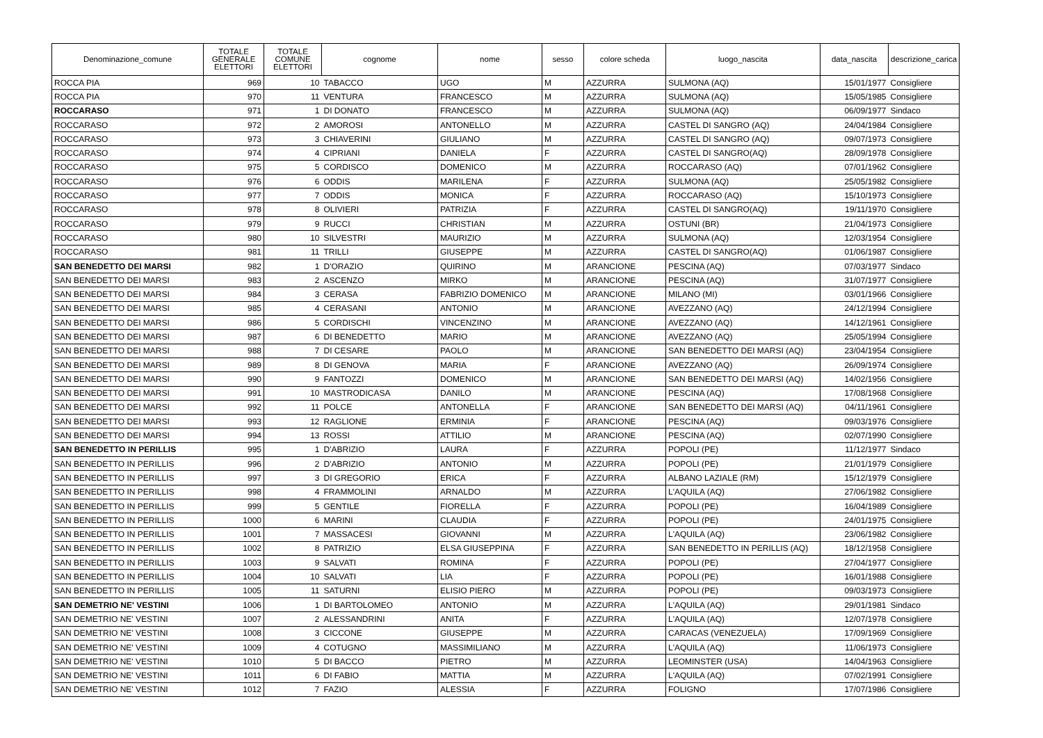| Denominazione_comune | TOTALE GENERALE ELETTORI | TOTALE COMUNE ELETTORI | cognome | nome | sesso | colore scheda | luogo_nascita | data_nascita | descrizione_carica |
| --- | --- | --- | --- | --- | --- | --- | --- | --- | --- |
| ROCCA PIA | 969 | 10 | TABACCO | UGO | M | AZZURRA | SULMONA (AQ) | 15/01/1977 | Consigliere |
| ROCCA PIA | 970 | 11 | VENTURA | FRANCESCO | M | AZZURRA | SULMONA (AQ) | 15/05/1985 | Consigliere |
| ROCCARASO | 971 | 1 | DI DONATO | FRANCESCO | M | AZZURRA | SULMONA (AQ) | 06/09/1977 | Sindaco |
| ROCCARASO | 972 | 2 | AMOROSI | ANTONELLO | M | AZZURRA | CASTEL DI SANGRO (AQ) | 24/04/1984 | Consigliere |
| ROCCARASO | 973 | 3 | CHIAVERINI | GIULIANO | M | AZZURRA | CASTEL DI SANGRO (AQ) | 09/07/1973 | Consigliere |
| ROCCARASO | 974 | 4 | CIPRIANI | DANIELA | F | AZZURRA | CASTEL DI SANGRO(AQ) | 28/09/1978 | Consigliere |
| ROCCARASO | 975 | 5 | CORDISCO | DOMENICO | M | AZZURRA | ROCCARASO (AQ) | 07/01/1962 | Consigliere |
| ROCCARASO | 976 | 6 | ODDIS | MARILENA | F | AZZURRA | SULMONA (AQ) | 25/05/1982 | Consigliere |
| ROCCARASO | 977 | 7 | ODDIS | MONICA | F | AZZURRA | ROCCARASO (AQ) | 15/10/1973 | Consigliere |
| ROCCARASO | 978 | 8 | OLIVIERI | PATRIZIA | F | AZZURRA | CASTEL DI SANGRO(AQ) | 19/11/1970 | Consigliere |
| ROCCARASO | 979 | 9 | RUCCI | CHRISTIAN | M | AZZURRA | OSTUNI (BR) | 21/04/1973 | Consigliere |
| ROCCARASO | 980 | 10 | SILVESTRI | MAURIZIO | M | AZZURRA | SULMONA (AQ) | 12/03/1954 | Consigliere |
| ROCCARASO | 981 | 11 | TRILLI | GIUSEPPE | M | AZZURRA | CASTEL DI SANGRO(AQ) | 01/06/1987 | Consigliere |
| SAN BENEDETTO DEI MARSI | 982 | 1 | D'ORAZIO | QUIRINO | M | ARANCIONE | PESCINA (AQ) | 07/03/1977 | Sindaco |
| SAN BENEDETTO DEI MARSI | 983 | 2 | ASCENZO | MIRKO | M | ARANCIONE | PESCINA (AQ) | 31/07/1977 | Consigliere |
| SAN BENEDETTO DEI MARSI | 984 | 3 | CERASA | FABRIZIO DOMENICO | M | ARANCIONE | MILANO (MI) | 03/01/1966 | Consigliere |
| SAN BENEDETTO DEI MARSI | 985 | 4 | CERASANI | ANTONIO | M | ARANCIONE | AVEZZANO (AQ) | 24/12/1994 | Consigliere |
| SAN BENEDETTO DEI MARSI | 986 | 5 | CORDISCHI | VINCENZINO | M | ARANCIONE | AVEZZANO (AQ) | 14/12/1961 | Consigliere |
| SAN BENEDETTO DEI MARSI | 987 | 6 | DI BENEDETTO | MARIO | M | ARANCIONE | AVEZZANO (AQ) | 25/05/1994 | Consigliere |
| SAN BENEDETTO DEI MARSI | 988 | 7 | DI CESARE | PAOLO | M | ARANCIONE | SAN BENEDETTO DEI MARSI (AQ) | 23/04/1954 | Consigliere |
| SAN BENEDETTO DEI MARSI | 989 | 8 | DI GENOVA | MARIA | F | ARANCIONE | AVEZZANO (AQ) | 26/09/1974 | Consigliere |
| SAN BENEDETTO DEI MARSI | 990 | 9 | FANTOZZI | DOMENICO | M | ARANCIONE | SAN BENEDETTO DEI MARSI (AQ) | 14/02/1956 | Consigliere |
| SAN BENEDETTO DEI MARSI | 991 | 10 | MASTRODICASA | DANILO | M | ARANCIONE | PESCINA (AQ) | 17/08/1968 | Consigliere |
| SAN BENEDETTO DEI MARSI | 992 | 11 | POLCE | ANTONELLA | F | ARANCIONE | SAN BENEDETTO DEI MARSI (AQ) | 04/11/1961 | Consigliere |
| SAN BENEDETTO DEI MARSI | 993 | 12 | RAGLIONE | ERMINIA | F | ARANCIONE | PESCINA (AQ) | 09/03/1976 | Consigliere |
| SAN BENEDETTO DEI MARSI | 994 | 13 | ROSSI | ATTILIO | M | ARANCIONE | PESCINA (AQ) | 02/07/1990 | Consigliere |
| SAN BENEDETTO IN PERILLIS | 995 | 1 | D'ABRIZIO | LAURA | F | AZZURRA | POPOLI (PE) | 11/12/1977 | Sindaco |
| SAN BENEDETTO IN PERILLIS | 996 | 2 | D'ABRIZIO | ANTONIO | M | AZZURRA | POPOLI (PE) | 21/01/1979 | Consigliere |
| SAN BENEDETTO IN PERILLIS | 997 | 3 | DI GREGORIO | ERICA | F | AZZURRA | ALBANO LAZIALE (RM) | 15/12/1979 | Consigliere |
| SAN BENEDETTO IN PERILLIS | 998 | 4 | FRAMMOLINI | ARNALDO | M | AZZURRA | L'AQUILA (AQ) | 27/06/1982 | Consigliere |
| SAN BENEDETTO IN PERILLIS | 999 | 5 | GENTILE | FIORELLA | F | AZZURRA | POPOLI (PE) | 16/04/1989 | Consigliere |
| SAN BENEDETTO IN PERILLIS | 1000 | 6 | MARINI | CLAUDIA | F | AZZURRA | POPOLI (PE) | 24/01/1975 | Consigliere |
| SAN BENEDETTO IN PERILLIS | 1001 | 7 | MASSACESI | GIOVANNI | M | AZZURRA | L'AQUILA (AQ) | 23/06/1982 | Consigliere |
| SAN BENEDETTO IN PERILLIS | 1002 | 8 | PATRIZIO | ELSA GIUSEPPINA | F | AZZURRA | SAN BENEDETTO IN PERILLIS (AQ) | 18/12/1958 | Consigliere |
| SAN BENEDETTO IN PERILLIS | 1003 | 9 | SALVATI | ROMINA | F | AZZURRA | POPOLI (PE) | 27/04/1977 | Consigliere |
| SAN BENEDETTO IN PERILLIS | 1004 | 10 | SALVATI | LIA | F | AZZURRA | POPOLI (PE) | 16/01/1988 | Consigliere |
| SAN BENEDETTO IN PERILLIS | 1005 | 11 | SATURNI | ELISIO PIERO | M | AZZURRA | POPOLI (PE) | 09/03/1973 | Consigliere |
| SAN DEMETRIO NE' VESTINI | 1006 | 1 | DI BARTOLOMEO | ANTONIO | M | AZZURRA | L'AQUILA (AQ) | 29/01/1981 | Sindaco |
| SAN DEMETRIO NE' VESTINI | 1007 | 2 | ALESSANDRINI | ANITA | F | AZZURRA | L'AQUILA (AQ) | 12/07/1978 | Consigliere |
| SAN DEMETRIO NE' VESTINI | 1008 | 3 | CICCONE | GIUSEPPE | M | AZZURRA | CARACAS (VENEZUELA) | 17/09/1969 | Consigliere |
| SAN DEMETRIO NE' VESTINI | 1009 | 4 | COTUGNO | MASSIMILIANO | M | AZZURRA | L'AQUILA (AQ) | 11/06/1973 | Consigliere |
| SAN DEMETRIO NE' VESTINI | 1010 | 5 | DI BACCO | PIETRO | M | AZZURRA | LEOMINSTER (USA) | 14/04/1963 | Consigliere |
| SAN DEMETRIO NE' VESTINI | 1011 | 6 | DI FABIO | MATTIA | M | AZZURRA | L'AQUILA (AQ) | 07/02/1991 | Consigliere |
| SAN DEMETRIO NE' VESTINI | 1012 | 7 | FAZIO | ALESSIA | F | AZZURRA | FOLIGNO | 17/07/1986 | Consigliere |